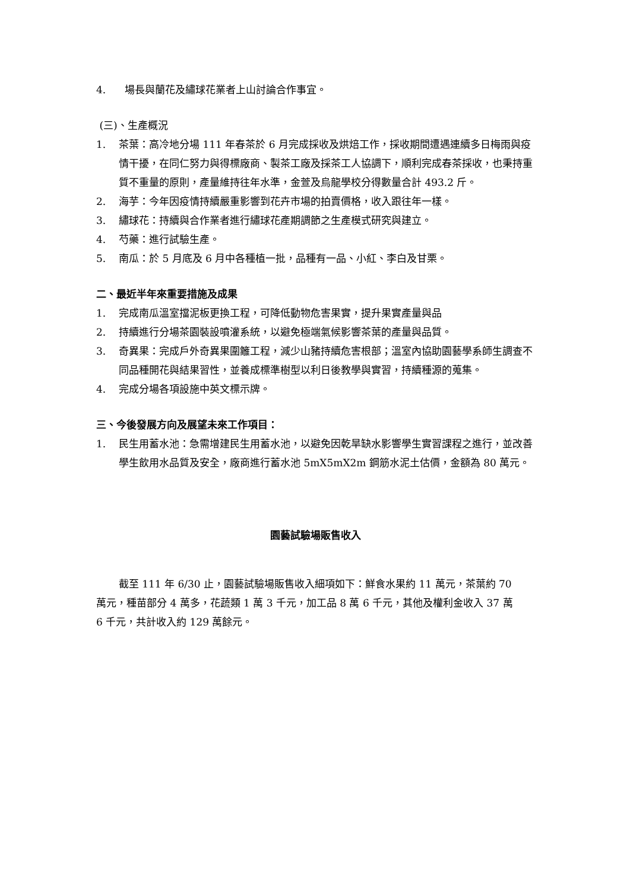4. 場長與蘭花及繡球花業者上山討論合作事宜。
(三)、生產概況
1. 茶葉：高冷地分場 111 年春茶於 6 月完成採收及烘焙工作，採收期間遭遇連續多日梅雨與疫情干擾，在同仁努力與得標廠商、製茶工廠及採茶工人協調下，順利完成春茶採收，也秉持重質不重量的原則，產量維持往年水準，金萱及烏龍學校分得數量合計 493.2 斤。
2. 海芋：今年因疫情持續嚴重影響到花卉市場的拍賣價格，收入跟往年一樣。
3. 繡球花：持續與合作業者進行繡球花產期調節之生產模式研究與建立。
4. 芍藥：進行試驗生產。
5. 南瓜：於 5 月底及 6 月中各種植一批，品種有一品、小紅、李白及甘栗。
二、最近半年來重要措施及成果
1. 完成南瓜溫室擋泥板更換工程，可降低動物危害果實，提升果實產量與品
2. 持續進行分場茶園裝設噴灌系統，以避免極端氣候影響茶葉的產量與品質。
3. 奇異果：完成戶外奇異果圍籬工程，減少山豬持續危害根部；溫室內協助園藝學系師生調查不同品種開花與結果習性，並養成標準樹型以利日後教學與實習，持續種源的蒐集。
4. 完成分場各項設施中英文標示牌。
三、今後發展方向及展望未來工作項目：
1. 民生用蓄水池：急需增建民生用蓄水池，以避免因乾旱缺水影響學生實習課程之進行，並改善學生飲用水品質及安全，廠商進行蓄水池 5mX5mX2m 鋼筋水泥土估價，金額為 80 萬元。
園藝試驗場販售收入
截至 111 年 6/30 止，園藝試驗場販售收入細項如下：鮮食水果約 11 萬元，茶葉約 70 萬元，種苗部分 4 萬多，花蔬類 1 萬 3 千元，加工品 8 萬 6 千元，其他及權利金收入 37 萬 6 千元，共計收入約 129 萬餘元。